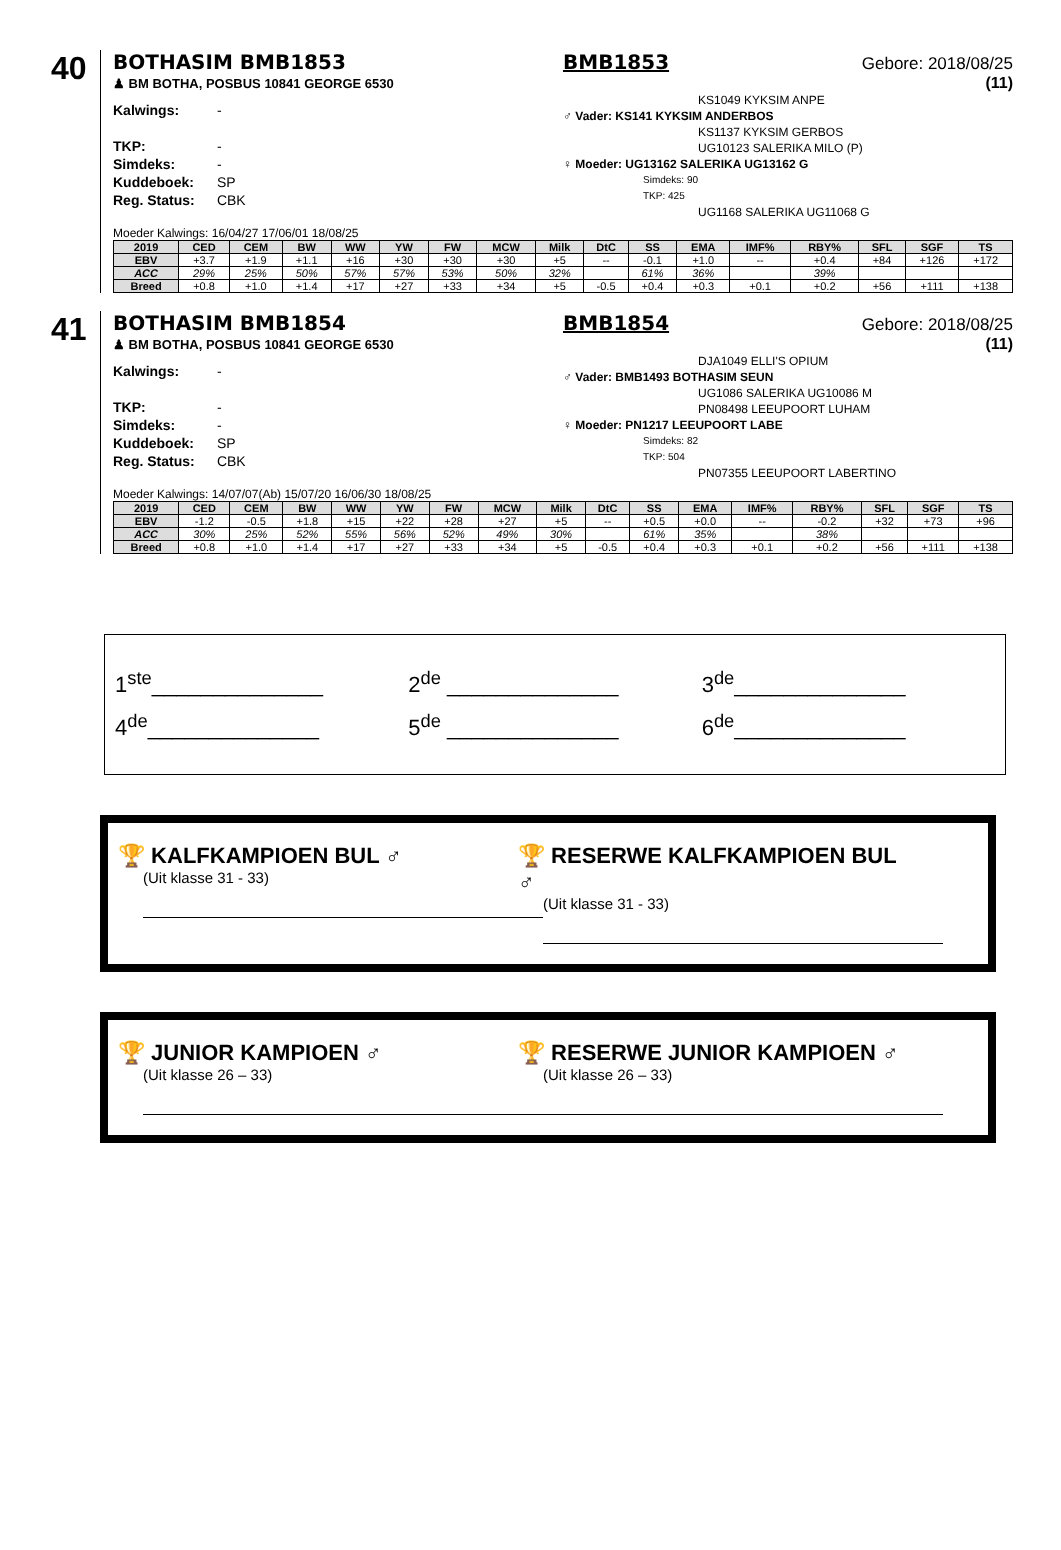40
BOTHASIM BMB1853
♟ BM BOTHA, POSBUS 10841 GEORGE 6530
Kalwings: -
TKP: -
Simdeks: -
Kuddeboek: SP
Reg. Status: CBK
BMB1853 Gebore: 2018/08/25
(11)
KS1049 KYKSIM ANPE
♂ Vader: KS141 KYKSIM ANDERBOS
KS1137 KYKSIM GERBOS
UG10123 SALERIKA MILO (P)
♀ Moeder: UG13162 SALERIKA UG13162 G
Simdeks: 90
TKP: 425
UG1168 SALERIKA UG11068 G
Moeder Kalwings: 16/04/27 17/06/01 18/08/25
| 2019 | CED | CEM | BW | WW | YW | FW | MCW | Milk | DtC | SS | EMA | IMF% | RBY% | SFL | SGF | TS |
| --- | --- | --- | --- | --- | --- | --- | --- | --- | --- | --- | --- | --- | --- | --- | --- | --- |
| EBV | +3.7 | +1.9 | +1.1 | +16 | +30 | +30 | +30 | +5 | -- | -0.1 | +1.0 | -- | +0.4 | +84 | +126 | +172 |
| ACC | 29% | 25% | 50% | 57% | 57% | 53% | 50% | 32% | | 61% | 36% | | 39% | | | |
| Breed | +0.8 | +1.0 | +1.4 | +17 | +27 | +33 | +34 | +5 | -0.5 | +0.4 | +0.3 | +0.1 | +0.2 | +56 | +111 | +138 |
41
BOTHASIM BMB1854
♟ BM BOTHA, POSBUS 10841 GEORGE 6530
Kalwings: -
TKP: -
Simdeks: -
Kuddeboek: SP
Reg. Status: CBK
BMB1854 Gebore: 2018/08/25
(11)
DJA1049 ELLI'S OPIUM
♂ Vader: BMB1493 BOTHASIM SEUN
UG1086 SALERIKA UG10086 M
PN08498 LEEUPOORT LUHAM
♀ Moeder: PN1217 LEEUPOORT LABE
Simdeks: 82
TKP: 504
PN07355 LEEUPOORT LABERTINO
Moeder Kalwings: 14/07/07(Ab) 15/07/20 16/06/30 18/08/25
| 2019 | CED | CEM | BW | WW | YW | FW | MCW | Milk | DtC | SS | EMA | IMF% | RBY% | SFL | SGF | TS |
| --- | --- | --- | --- | --- | --- | --- | --- | --- | --- | --- | --- | --- | --- | --- | --- | --- |
| EBV | -1.2 | -0.5 | +1.8 | +15 | +22 | +28 | +27 | +5 | -- | +0.5 | +0.0 | -- | -0.2 | +32 | +73 | +96 |
| ACC | 30% | 25% | 52% | 55% | 56% | 52% | 49% | 30% | | 61% | 35% | | 38% | | | |
| Breed | +0.8 | +1.0 | +1.4 | +17 | +27 | +33 | +34 | +5 | -0.5 | +0.4 | +0.3 | +0.1 | +0.2 | +56 | +111 | +138 |
1<sup>ste</sup>______________ 2<sup>de</sup> ______________ 3<sup>de</sup>______________
4<sup>de</sup>______________ 5<sup>de</sup> ______________ 6<sup>de</sup>______________
🏆 KALFKAMPIOEN BUL ♂
(Uit klasse 31 - 33)
🏆 RESERWE KALFKAMPIOEN BUL ♂
(Uit klasse 31 - 33)
🏆 JUNIOR KAMPIOEN ♂
(Uit klasse 26 – 33)
🏆 RESERWE JUNIOR KAMPIOEN ♂
(Uit klasse 26 – 33)